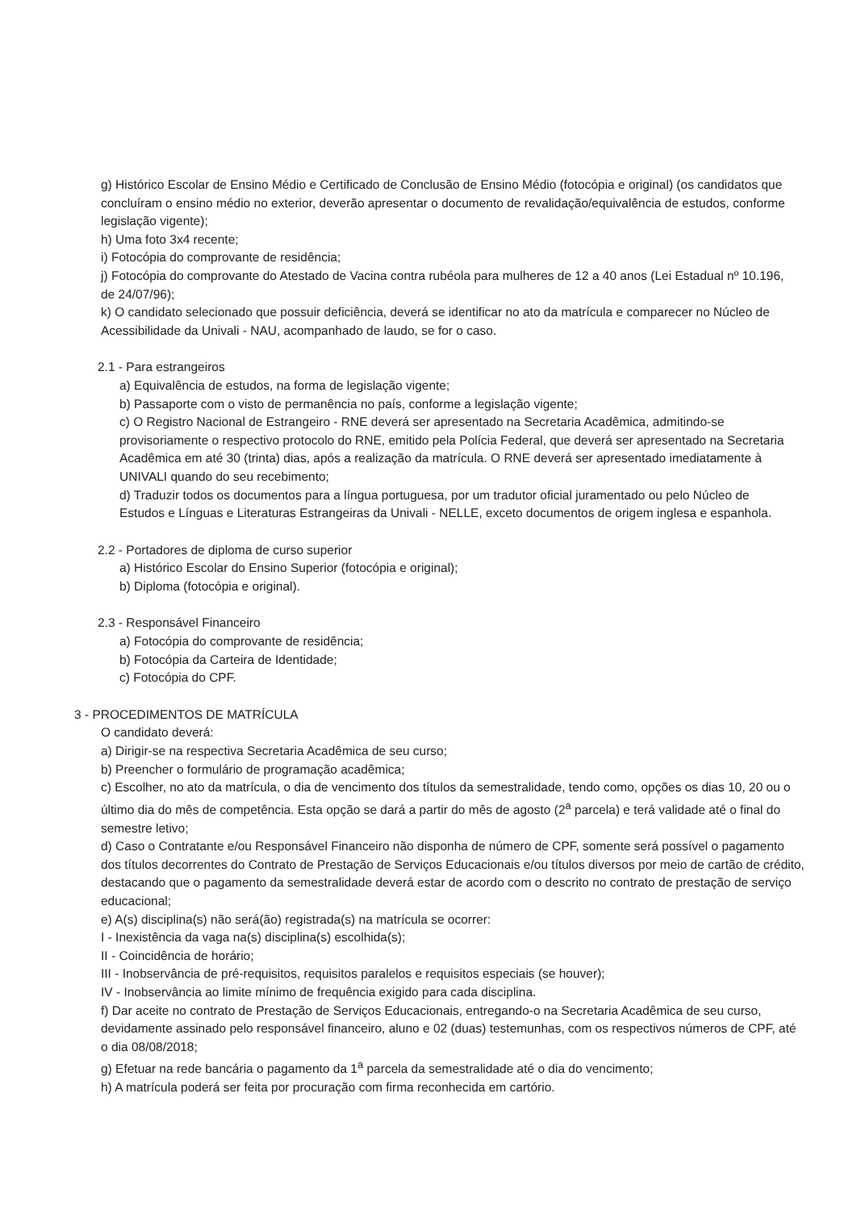g) Histórico Escolar de Ensino Médio e Certificado de Conclusão de Ensino Médio (fotocópia e original) (os candidatos que concluíram o ensino médio no exterior, deverão apresentar o documento de revalidação/equivalência de estudos, conforme legislação vigente);
h) Uma foto 3x4 recente;
i) Fotocópia do comprovante de residência;
j) Fotocópia do comprovante do Atestado de Vacina contra rubéola para mulheres de 12 a 40 anos (Lei Estadual nº 10.196, de 24/07/96);
k) O candidato selecionado que possuir deficiência, deverá se identificar no ato da matrícula e comparecer no Núcleo de Acessibilidade da Univali - NAU, acompanhado de laudo, se for o caso.
2.1 - Para estrangeiros
a) Equivalência de estudos, na forma de legislação vigente;
b) Passaporte com o visto de permanência no país, conforme a legislação vigente;
c) O Registro Nacional de Estrangeiro - RNE deverá ser apresentado na Secretaria Acadêmica, admitindo-se provisoriamente o respectivo protocolo do RNE, emitido pela Polícia Federal, que deverá ser apresentado na Secretaria Acadêmica em até 30 (trinta) dias, após a realização da matrícula. O RNE deverá ser apresentado imediatamente à UNIVALI quando do seu recebimento;
d) Traduzir todos os documentos para a língua portuguesa, por um tradutor oficial juramentado ou pelo Núcleo de Estudos e Línguas e Literaturas Estrangeiras da Univali - NELLE, exceto documentos de origem inglesa e espanhola.
2.2 - Portadores de diploma de curso superior
a) Histórico Escolar do Ensino Superior (fotocópia e original);
b) Diploma (fotocópia e original).
2.3 - Responsável Financeiro
a) Fotocópia do comprovante de residência;
b) Fotocópia da Carteira de Identidade;
c) Fotocópia do CPF.
3 - PROCEDIMENTOS DE MATRÍCULA
O candidato deverá:
a) Dirigir-se na respectiva Secretaria Acadêmica de seu curso;
b) Preencher o formulário de programação acadêmica;
c) Escolher, no ato da matrícula, o dia de vencimento dos títulos da semestralidade, tendo como, opções os dias 10, 20 ou o último dia do mês de competência. Esta opção se dará a partir do mês de agosto (2<sup>a</sup> parcela) e terá validade até o final do semestre letivo;
d) Caso o Contratante e/ou Responsável Financeiro não disponha de número de CPF, somente será possível o pagamento dos títulos decorrentes do Contrato de Prestação de Serviços Educacionais e/ou títulos diversos por meio de cartão de crédito, destacando que o pagamento da semestralidade deverá estar de acordo com o descrito no contrato de prestação de serviço educacional;
e) A(s) disciplina(s) não será(ão) registrada(s) na matrícula se ocorrer:
I - Inexistência da vaga na(s) disciplina(s) escolhida(s);
II - Coincidência de horário;
III - Inobservância de pré-requisitos, requisitos paralelos e requisitos especiais (se houver);
IV - Inobservância ao limite mínimo de frequência exigido para cada disciplina.
f) Dar aceite no contrato de Prestação de Serviços Educacionais, entregando-o na Secretaria Acadêmica de seu curso, devidamente assinado pelo responsável financeiro, aluno e 02 (duas) testemunhas, com os respectivos números de CPF, até o dia 08/08/2018;
g) Efetuar na rede bancária o pagamento da 1<sup>a</sup> parcela da semestralidade até o dia do vencimento;
h) A matrícula poderá ser feita por procuração com firma reconhecida em cartório.